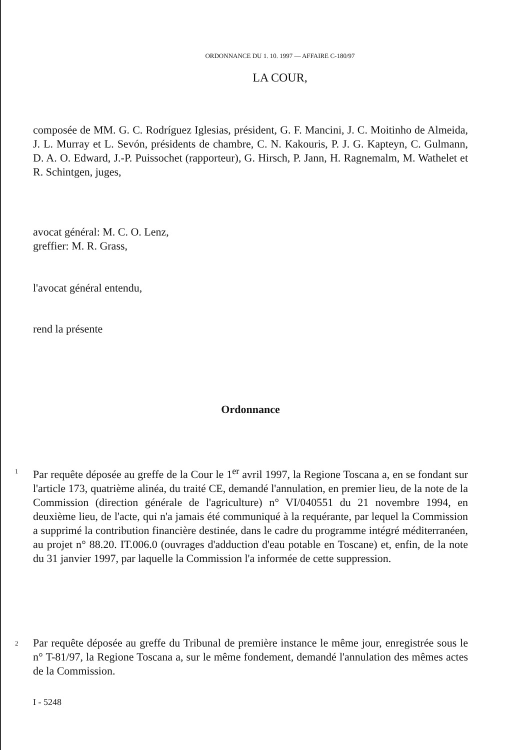ORDONNANCE DU 1. 10. 1997 — AFFAIRE C-180/97
LA COUR,
composée de MM. G. C. Rodríguez Iglesias, président, G. F. Mancini, J. C. Moitinho de Almeida, J. L. Murray et L. Sevón, présidents de chambre, C. N. Kakouris, P. J. G. Kapteyn, C. Gulmann, D. A. O. Edward, J.-P. Puissochet (rapporteur), G. Hirsch, P. Jann, H. Ragnemalm, M. Wathelet et R. Schintgen, juges,
avocat général: M. C. O. Lenz,
greffier: M. R. Grass,
l'avocat général entendu,
rend la présente
Ordonnance
1
Par requête déposée au greffe de la Cour le 1<sup>er</sup> avril 1997, la Regione Toscana a, en se fondant sur l'article 173, quatrième alinéa, du traité CE, demandé l'annulation, en premier lieu, de la note de la Commission (direction générale de l'agriculture) n° VI/040551 du 21 novembre 1994, en deuxième lieu, de l'acte, qui n'a jamais été communiqué à la requérante, par lequel la Commission a supprimé la contribution financière destinée, dans le cadre du programme intégré méditerranéen, au projet n° 88.20. IT.006.0 (ouvrages d'adduction d'eau potable en Toscane) et, enfin, de la note du 31 janvier 1997, par laquelle la Commission l'a informée de cette suppression.
2
Par requête déposée au greffe du Tribunal de première instance le même jour, enregistrée sous le n° T-81/97, la Regione Toscana a, sur le même fondement, demandé l'annulation des mêmes actes de la Commission.
I - 5248